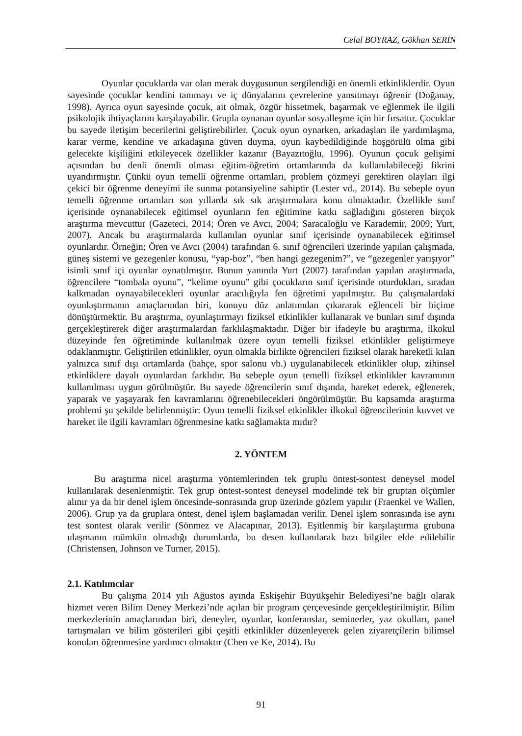Celal BOYRAZ, Gökhan SERİN
Oyunlar çocuklarda var olan merak duygusunun sergilendiği en önemli etkinliklerdir. Oyun sayesinde çocuklar kendini tanımayı ve iç dünyalarını çevrelerine yansıtmayı öğrenir (Doğanay, 1998). Ayrıca oyun sayesinde çocuk, ait olmak, özgür hissetmek, başarmak ve eğlenmek ile ilgili psikolojik ihtiyaçlarını karşılayabilir. Grupla oynanan oyunlar sosyalleşme için bir fırsattır. Çocuklar bu sayede iletişim becerilerini geliştirebilirler. Çocuk oyun oynarken, arkadaşları ile yardımlaşma, karar verme, kendine ve arkadaşına güven duyma, oyun kaybedildiğinde hoşgörülü olma gibi gelecekte kişiliğini etkileyecek özellikler kazanır (Bayazıtoğlu, 1996). Oyunun çocuk gelişimi açısından bu denli önemli olması eğitim-öğretim ortamlarında da kullanılabileceği fikrini uyandırmıştır. Çünkü oyun temelli öğrenme ortamları, problem çözmeyi gerektiren olayları ilgi çekici bir öğrenme deneyimi ile sunma potansiyeline sahiptir (Lester vd., 2014). Bu sebeple oyun temelli öğrenme ortamları son yıllarda sık sık araştırmalara konu olmaktadır. Özellikle sınıf içerisinde oynanabilecek eğitimsel oyunların fen eğitimine katkı sağladığını gösteren birçok araştırma mevcuttur (Gazeteci, 2014; Ören ve Avcı, 2004; Saracaloğlu ve Karademir, 2009; Yurt, 2007). Ancak bu araştırmalarda kullanılan oyunlar sınıf içerisinde oynanabilecek eğitimsel oyunlardır. Örneğin; Ören ve Avcı (2004) tarafından 6. sınıf öğrencileri üzerinde yapılan çalışmada, güneş sistemi ve gezegenler konusu, “yap-boz”, “ben hangi gezegenim?”, ve “gezegenler yarışıyor” isimli sınıf içi oyunlar oynatılmıştır. Bunun yanında Yurt (2007) tarafından yapılan araştırmada, öğrencilere “tombala oyunu”, “kelime oyunu” gibi çocukların sınıf içerisinde oturdukları, sıradan kalkmadan oynayabilecekleri oyunlar aracılığıyla fen öğretimi yapılmıştır. Bu çalışmalardaki oyunlaştırmanın amaçlarından biri, konuyu düz anlatımdan çıkararak eğlenceli bir biçime dönüştürmektir. Bu araştırma, oyunlaştırmayı fiziksel etkinlikler kullanarak ve bunları sınıf dışında gerçekleştirerek diğer araştırmalardan farklılaşmaktadır. Diğer bir ifadeyle bu araştırma, ilkokul düzeyinde fen öğretiminde kullanılmak üzere oyun temelli fiziksel etkinlikler geliştirmeye odaklanmıştır. Geliştirilen etkinlikler, oyun olmakla birlikte öğrencileri fiziksel olarak hareketli kılan yalnızca sınıf dışı ortamlarda (bahçe, spor salonu vb.) uygulanabilecek etkinlikler olup, zihinsel etkinliklere dayalı oyunlardan farklıdır. Bu sebeple oyun temelli fiziksel etkinlikler kavramının kullanılması uygun görülmüştür. Bu sayede öğrencilerin sınıf dışında, hareket ederek, eğlenerek, yaparak ve yaşayarak fen kavramlarını öğrenebilecekleri öngörülmüştür. Bu kapsamda araştırma problemi şu şekilde belirlenmiştir: Oyun temelli fiziksel etkinlikler ilkokul öğrencilerinin kuvvet ve hareket ile ilgili kavramları öğrenmesine katkı sağlamakta mıdır?
2. YÖNTEM
Bu araştırma nicel araştırma yöntemlerinden tek gruplu öntest-sontest deneysel model kullanılarak desenlenmiştir. Tek grup öntest-sontest deneysel modelinde tek bir gruptan ölçümler alınır ya da bir denel işlem öncesinde-sonrasında grup üzerinde gözlem yapılır (Fraenkel ve Wallen, 2006). Grup ya da gruplara öntest, denel işlem başlamadan verilir. Denel işlem sonrasında ise aynı test sontest olarak verilir (Sönmez ve Alacapınar, 2013). Eşitlenmiş bir karşılaştırma grubuna ulaşmanın mümkün olmadığı durumlarda, bu desen kullanılarak bazı bilgiler elde edilebilir (Christensen, Johnson ve Turner, 2015).
2.1. Katılımcılar
Bu çalışma 2014 yılı Ağustos ayında Eskişehir Büyükşehir Belediyesi’ne bağlı olarak hizmet veren Bilim Deney Merkezi’nde açılan bir program çerçevesinde gerçekleştirilmiştir. Bilim merkezlerinin amaçlarından biri, deneyler, oyunlar, konferanslar, seminerler, yaz okulları, panel tartışmaları ve bilim gösterileri gibi çeşitli etkinlikler düzenleyerek gelen ziyaretçilerin bilimsel konuları öğrenmesine yardımcı olmaktır (Chen ve Ke, 2014). Bu
91